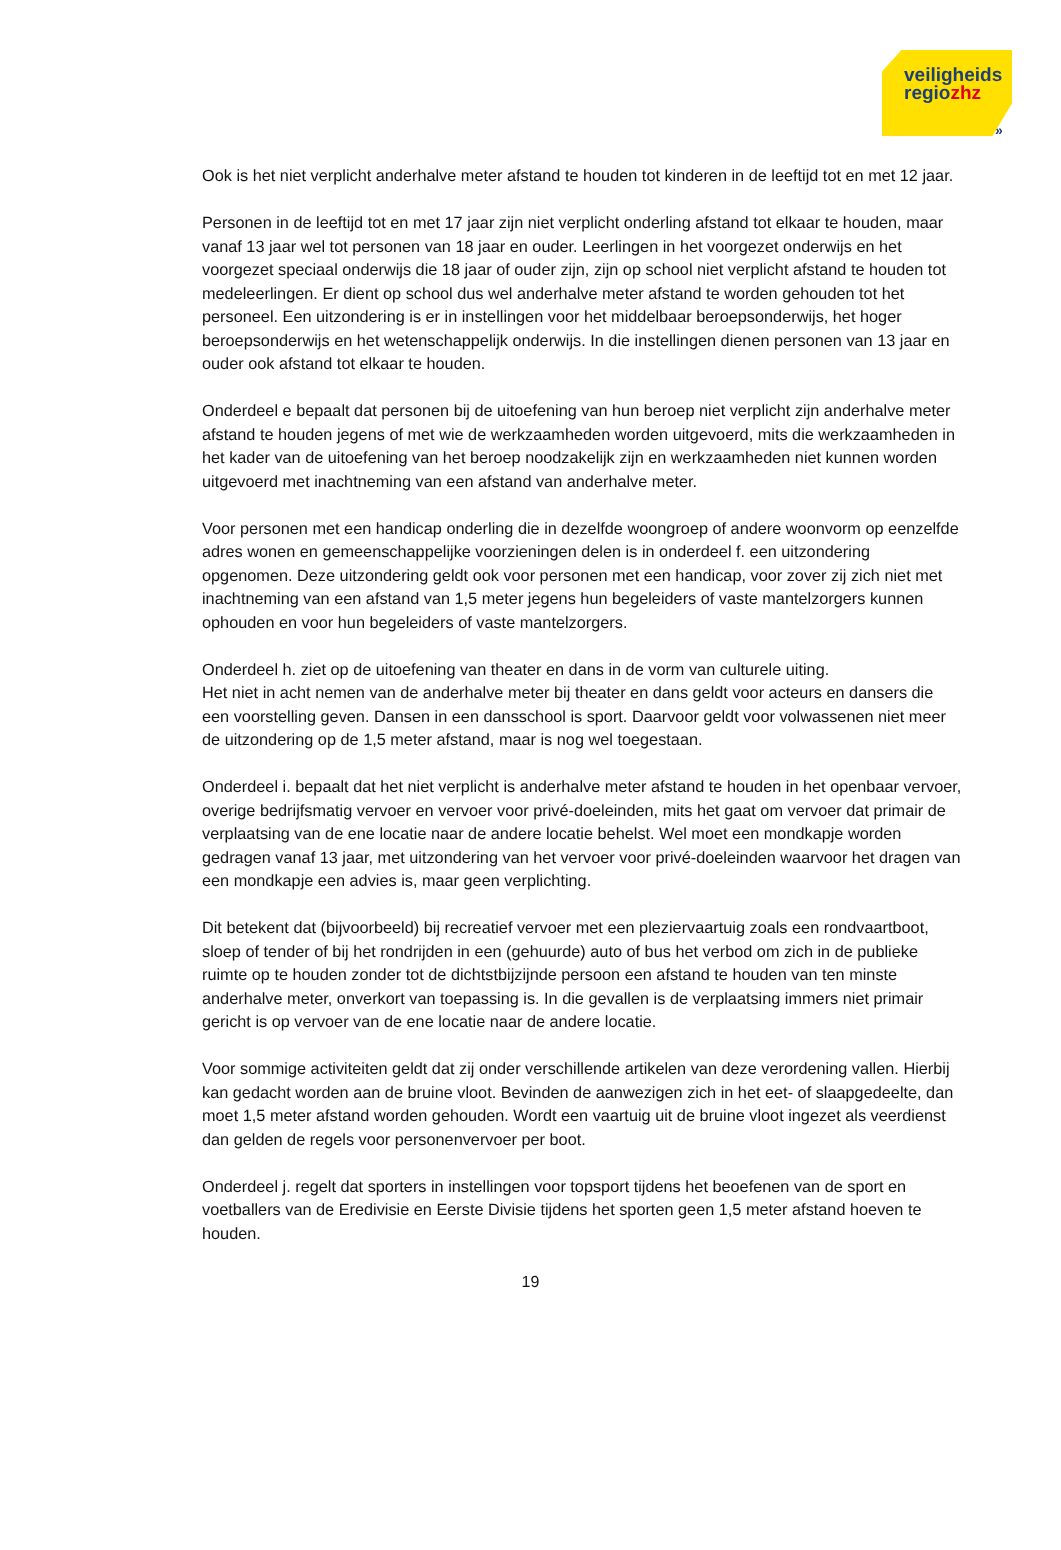veiligheids
regiozhz
»
Ook is het niet verplicht anderhalve meter afstand te houden tot kinderen in de leeftijd tot en met 12 jaar.
Personen in de leeftijd tot en met 17 jaar zijn niet verplicht onderling afstand tot elkaar te houden, maar vanaf 13 jaar wel tot personen van 18 jaar en ouder. Leerlingen in het voorgezet onderwijs en het voorgezet speciaal onderwijs die 18 jaar of ouder zijn, zijn op school niet verplicht afstand te houden tot medeleerlingen. Er dient op school dus wel anderhalve meter afstand te worden gehouden tot het personeel. Een uitzondering is er in instellingen voor het middelbaar beroepsonderwijs, het hoger beroepsonderwijs en het wetenschappelijk onderwijs. In die instellingen dienen personen van 13 jaar en ouder ook afstand tot elkaar te houden.
Onderdeel e bepaalt dat personen bij de uitoefening van hun beroep niet verplicht zijn anderhalve meter afstand te houden jegens of met wie de werkzaamheden worden uitgevoerd, mits die werkzaamheden in het kader van de uitoefening van het beroep noodzakelijk zijn en werkzaamheden niet kunnen worden uitgevoerd met inachtneming van een afstand van anderhalve meter.
Voor personen met een handicap onderling die in dezelfde woongroep of andere woonvorm op eenzelfde adres wonen en gemeenschappelijke voorzieningen delen is in onderdeel f. een uitzondering opgenomen. Deze uitzondering geldt ook voor personen met een handicap, voor zover zij zich niet met inachtneming van een afstand van 1,5 meter jegens hun begeleiders of vaste mantelzorgers kunnen ophouden en voor hun begeleiders of vaste mantelzorgers.
Onderdeel h. ziet op de uitoefening van theater en dans in de vorm van culturele uiting.
Het niet in acht nemen van de anderhalve meter bij theater en dans geldt voor acteurs en dansers die een voorstelling geven. Dansen in een dansschool is sport. Daarvoor geldt voor volwassenen niet meer de uitzondering op de 1,5 meter afstand, maar is nog wel toegestaan.
Onderdeel i. bepaalt dat het niet verplicht is anderhalve meter afstand te houden in het openbaar vervoer, overige bedrijfsmatig vervoer en vervoer voor privé-doeleinden, mits het gaat om vervoer dat primair de verplaatsing van de ene locatie naar de andere locatie behelst. Wel moet een mondkapje worden gedragen vanaf 13 jaar, met uitzondering van het vervoer voor privé-doeleinden waarvoor het dragen van een mondkapje een advies is, maar geen verplichting.
Dit betekent dat (bijvoorbeeld) bij recreatief vervoer met een pleziervaartuig zoals een rondvaartboot, sloep of tender of bij het rondrijden in een (gehuurde) auto of bus het verbod om zich in de publieke ruimte op te houden zonder tot de dichtstbijzijnde persoon een afstand te houden van ten minste anderhalve meter, onverkort van toepassing is. In die gevallen is de verplaatsing immers niet primair gericht is op vervoer van de ene locatie naar de andere locatie.
Voor sommige activiteiten geldt dat zij onder verschillende artikelen van deze verordening vallen. Hierbij kan gedacht worden aan de bruine vloot. Bevinden de aanwezigen zich in het eet- of slaapgedeelte, dan moet 1,5 meter afstand worden gehouden. Wordt een vaartuig uit de bruine vloot ingezet als veerdienst dan gelden de regels voor personenvervoer per boot.
Onderdeel j. regelt dat sporters in instellingen voor topsport tijdens het beoefenen van de sport en voetballers van de Eredivisie en Eerste Divisie tijdens het sporten geen 1,5 meter afstand hoeven te houden.
19